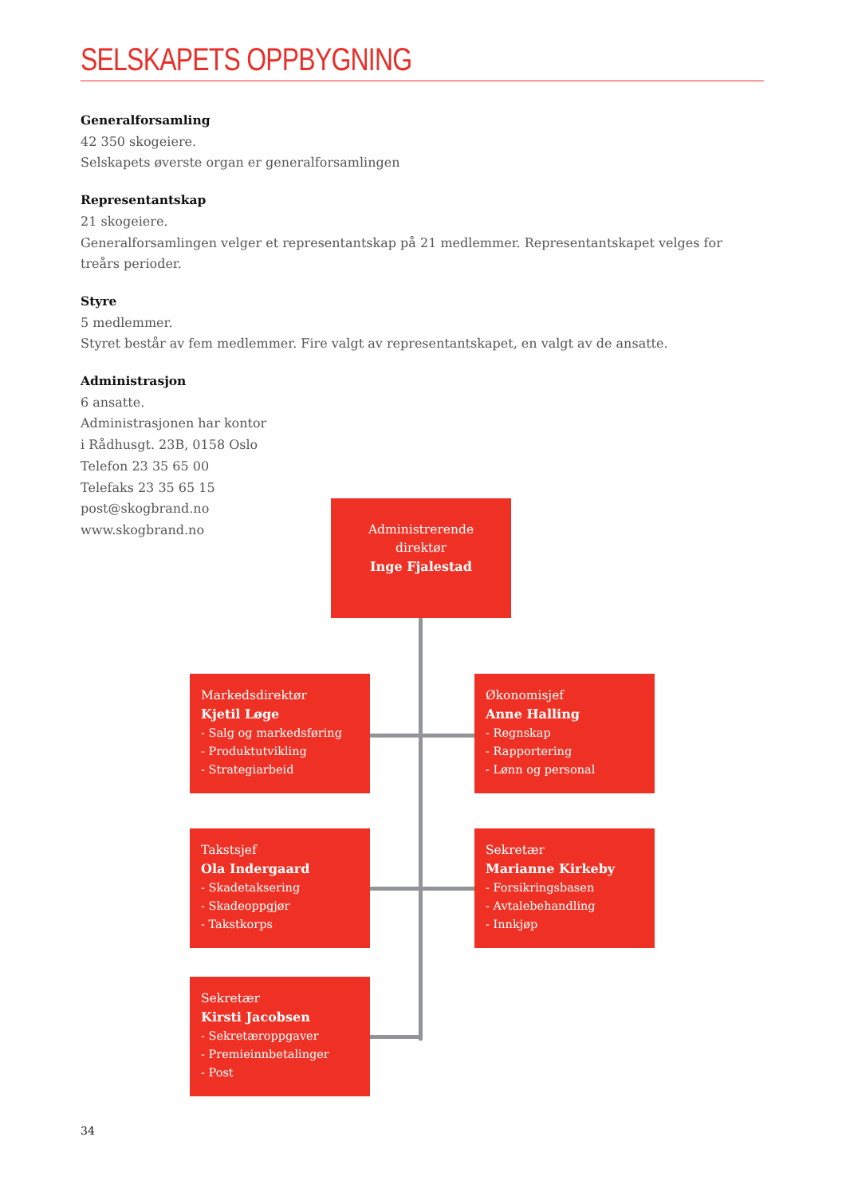SELSKAPETS OPPBYGNING
Generalforsamling
42 350 skogeiere.
Selskapets øverste organ er generalforsamlingen
Representantskap
21 skogeiere.
Generalforsamlingen velger et representantskap på 21 medlemmer. Representantskapet velges for treårs perioder.
Styre
5 medlemmer.
Styret består av fem medlemmer. Fire valgt av representantskapet, en valgt av de ansatte.
Administrasjon
6 ansatte.
Administrasjonen har kontor
i Rådhusgt. 23B, 0158 Oslo
Telefon 23 35 65 00
Telefaks 23 35 65 15
post@skogbrand.no
www.skogbrand.no
Administrerende direktør
Inge Fjalestad
Markedsdirektør
Kjetil Løge
- Salg og markedsføring
- Produktutvikling
- Strategiarbeid
Økonomisjef
Anne Halling
- Regnskap
- Rapportering
- Lønn og personal
Takstsjef
Ola Indergaard
- Skadetaksering
- Skadeoppgjør
- Takstkorps
Sekretær
Marianne Kirkeby
- Forsikringsbasen
- Avtalebehandling
- Innkjøp
Sekretær
Kirsti Jacobsen
- Sekretæroppgaver
- Premieinnbetalinger
- Post
34